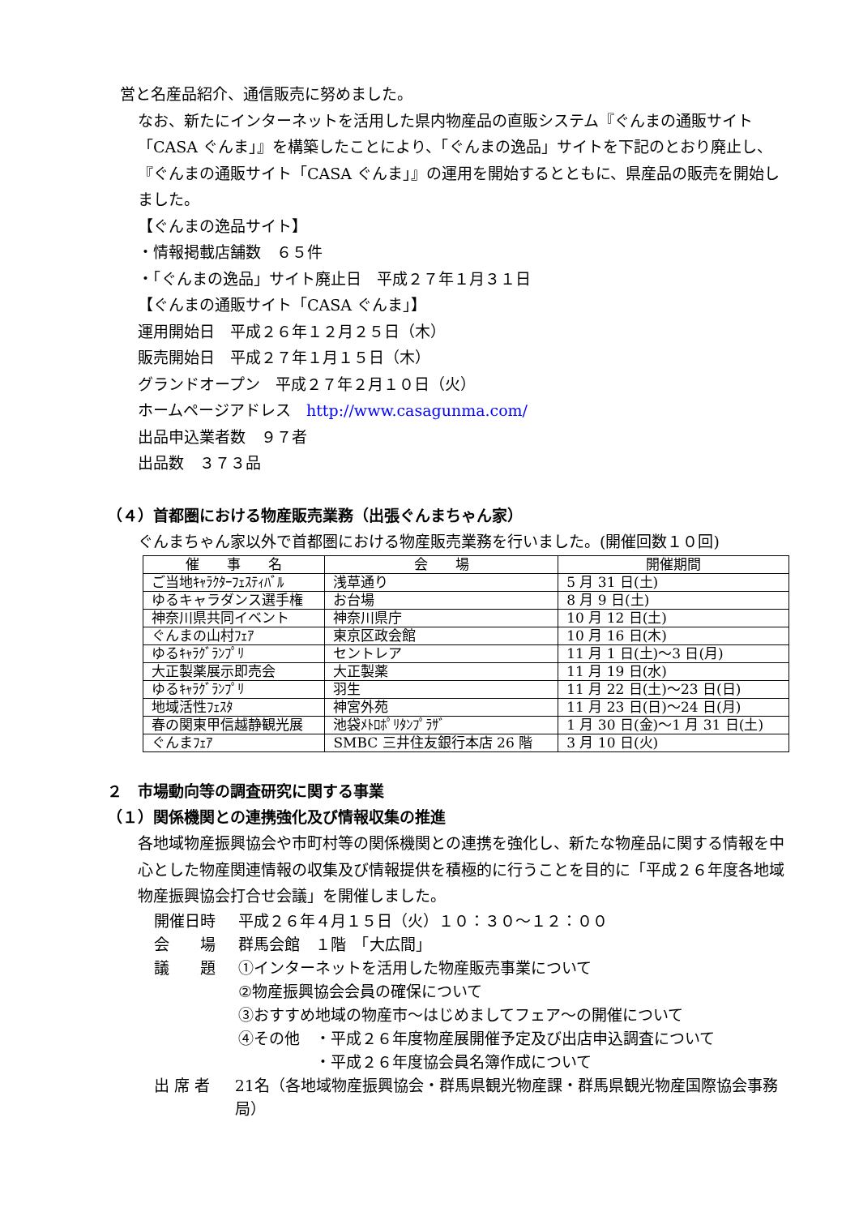営と名産品紹介、通信販売に努めました。
なお、新たにインターネットを活用した県内物産品の直販システム『ぐんまの通販サイト「CASA ぐんま」』を構築したことにより、「ぐんまの逸品」サイトを下記のとおり廃止し、『ぐんまの通販サイト「CASA ぐんま」』の運用を開始するとともに、県産品の販売を開始しました。
【ぐんまの逸品サイト】
・情報掲載店舗数　６５件
・「ぐんまの逸品」サイト廃止日　平成２７年１月３１日
【ぐんまの通販サイト「CASA ぐんま」】
運用開始日　平成２６年１２月２５日（木）
販売開始日　平成２７年１月１５日（木）
グランドオープン　平成２７年２月１０日（火）
ホームページアドレス　http://www.casagunma.com/
出品申込業者数　９７者
出品数　３７３品
（４）首都圏における物産販売業務（出張ぐんまちゃん家）
ぐんまちゃん家以外で首都圏における物産販売業務を行いました。(開催回数１０回)
| 催 事 名 | 会 場 | 開催期間 |
| --- | --- | --- |
| ご当地ｷｬﾗｸﾀｰﾌｪｽﾃｨﾊﾞﾙ | 浅草通り | 5 月 31 日(土) |
| ゆるキャラダンス選手権 | お台場 | 8 月 9 日(土) |
| 神奈川県共同イベント | 神奈川県庁 | 10 月 12 日(土) |
| ぐんまの山村ﾌｪｱ | 東京区政会館 | 10 月 16 日(木) |
| ゆるｷｬﾗｸﾞﾗﾝﾌﾟﾘ | セントレア | 11 月 1 日(土)～3 日(月) |
| 大正製薬展示即売会 | 大正製薬 | 11 月 19 日(水) |
| ゆるｷｬﾗｸﾞﾗﾝﾌﾟﾘ | 羽生 | 11 月 22 日(土)～23 日(日) |
| 地域活性ﾌｪｽﾀ | 神宮外苑 | 11 月 23 日(日)～24 日(月) |
| 春の関東甲信越静観光展 | 池袋ﾒﾄﾛﾎﾟﾘﾀﾝﾌﾟﾗｻﾞ | 1 月 30 日(金)～1 月 31 日(土) |
| ぐんまﾌｪｱ | SMBC 三井住友銀行本店 26 階 | 3 月 10 日(火) |
２　市場動向等の調査研究に関する事業
（１）関係機関との連携強化及び情報収集の推進
各地域物産振興協会や市町村等の関係機関との連携を強化し、新たな物産品に関する情報を中心とした物産関連情報の収集及び情報提供を積極的に行うことを目的に「平成２６年度各地域物産振興協会打合せ会議」を開催しました。
開催日時 平成２６年４月１５日（火）１０：３０～１２：００
会　　場 群馬会館　１階　「大広間」
議　　題 ①インターネットを活用した物産販売事業について
②物産振興協会会員の確保について
③おすすめ地域の物産市～はじめましてフェア～の開催について
④その他　・平成２６年度物産展開催予定及び出店申込調査について
　　　　　・平成２６年度協会員名簿作成について
出 席 者 21名（各地域物産振興協会・群馬県観光物産課・群馬県観光物産国際協会事務局）